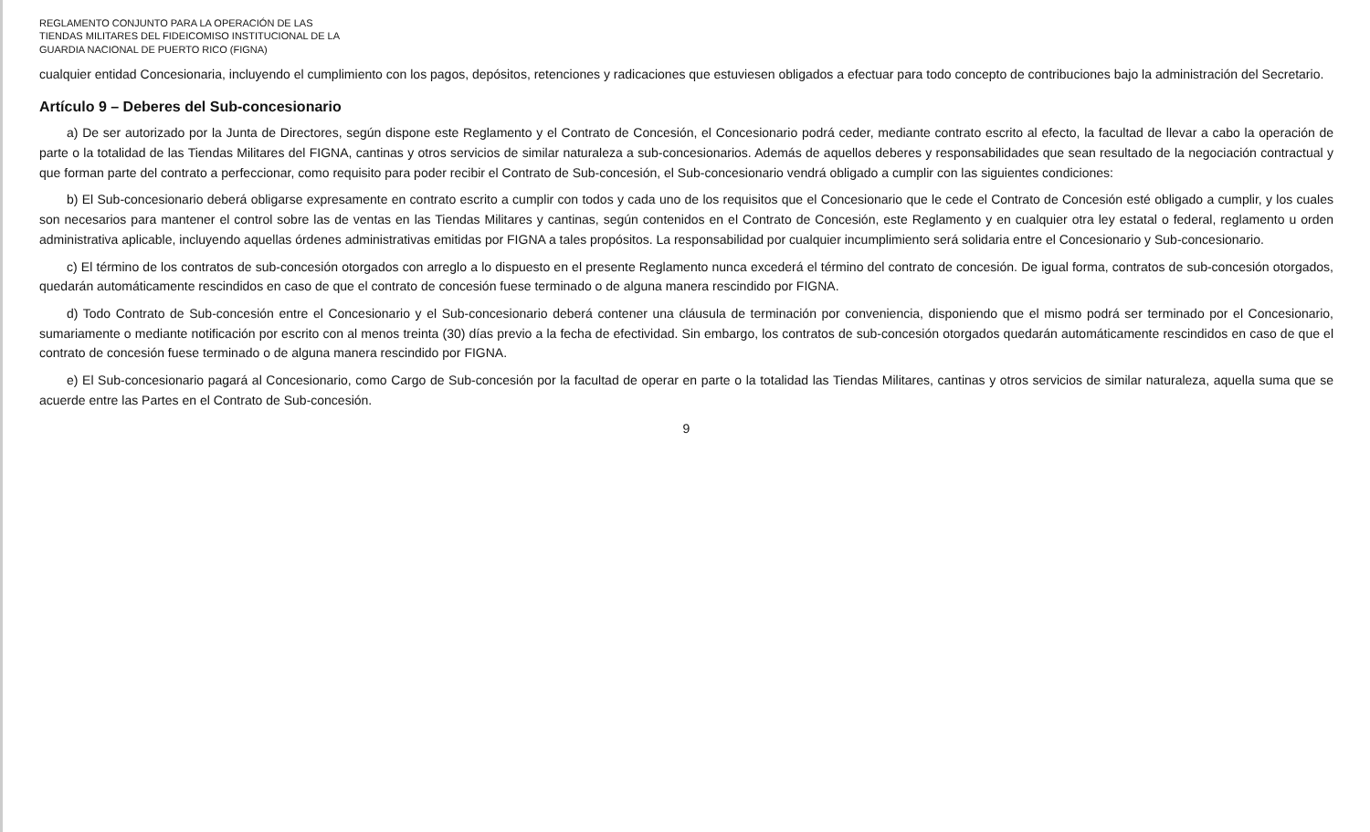REGLAMENTO CONJUNTO PARA LA OPERACIÓN DE LAS
TIENDAS MILITARES DEL FIDEICOMISO INSTITUCIONAL DE LA
GUARDIA NACIONAL DE PUERTO RICO (FIGNA)
cualquier entidad Concesionaria, incluyendo el cumplimiento con los pagos, depósitos, retenciones y radicaciones que estuviesen obligados a efectuar para todo concepto de contribuciones bajo la administración del Secretario.
Artículo 9 – Deberes del Sub-concesionario
a) De ser autorizado por la Junta de Directores, según dispone este Reglamento y el Contrato de Concesión, el Concesionario podrá ceder, mediante contrato escrito al efecto, la facultad de llevar a cabo la operación de parte o la totalidad de las Tiendas Militares del FIGNA, cantinas y otros servicios de similar naturaleza a sub-concesionarios. Además de aquellos deberes y responsabilidades que sean resultado de la negociación contractual y que forman parte del contrato a perfeccionar, como requisito para poder recibir el Contrato de Sub-concesión, el Sub-concesionario vendrá obligado a cumplir con las siguientes condiciones:
b) El Sub-concesionario deberá obligarse expresamente en contrato escrito a cumplir con todos y cada uno de los requisitos que el Concesionario que le cede el Contrato de Concesión esté obligado a cumplir, y los cuales son necesarios para mantener el control sobre las de ventas en las Tiendas Militares y cantinas, según contenidos en el Contrato de Concesión, este Reglamento y en cualquier otra ley estatal o federal, reglamento u orden administrativa aplicable, incluyendo aquellas órdenes administrativas emitidas por FIGNA a tales propósitos. La responsabilidad por cualquier incumplimiento será solidaria entre el Concesionario y Sub-concesionario.
c) El término de los contratos de sub-concesión otorgados con arreglo a lo dispuesto en el presente Reglamento nunca excederá el término del contrato de concesión. De igual forma, contratos de sub-concesión otorgados, quedarán automáticamente rescindidos en caso de que el contrato de concesión fuese terminado o de alguna manera rescindido por FIGNA.
d) Todo Contrato de Sub-concesión entre el Concesionario y el Sub-concesionario deberá contener una cláusula de terminación por conveniencia, disponiendo que el mismo podrá ser terminado por el Concesionario, sumariamente o mediante notificación por escrito con al menos treinta (30) días previo a la fecha de efectividad. Sin embargo, los contratos de sub-concesión otorgados quedarán automáticamente rescindidos en caso de que el contrato de concesión fuese terminado o de alguna manera rescindido por FIGNA.
e) El Sub-concesionario pagará al Concesionario, como Cargo de Sub-concesión por la facultad de operar en parte o la totalidad las Tiendas Militares, cantinas y otros servicios de similar naturaleza, aquella suma que se acuerde entre las Partes en el Contrato de Sub-concesión.
9